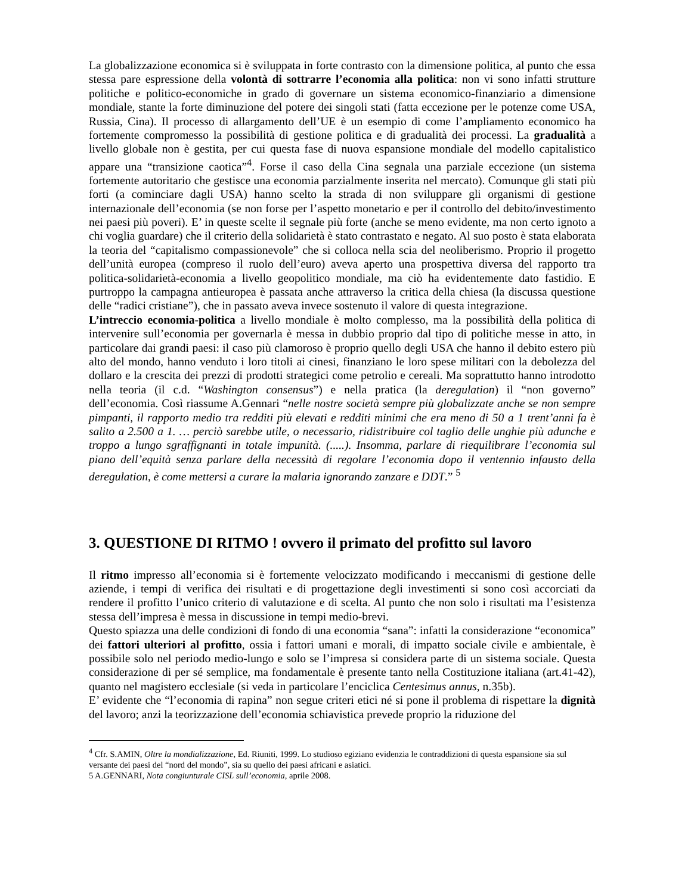La globalizzazione economica si è sviluppata in forte contrasto con la dimensione politica, al punto che essa stessa pare espressione della volontà di sottrarre l’economia alla politica: non vi sono infatti strutture politiche e politico-economiche in grado di governare un sistema economico-finanziario a dimensione mondiale, stante la forte diminuzione del potere dei singoli stati (fatta eccezione per le potenze come USA, Russia, Cina). Il processo di allargamento dell’UE è un esempio di come l’ampliamento economico ha fortemente compromesso la possibilità di gestione politica e di gradualità dei processi. La gradualità a livello globale non è gestita, per cui questa fase di nuova espansione mondiale del modello capitalistico appare una “transizione caotica”<sup>4</sup>. Forse il caso della Cina segnala una parziale eccezione (un sistema fortemente autoritario che gestisce una economia parzialmente inserita nel mercato). Comunque gli stati più forti (a cominciare dagli USA) hanno scelto la strada di non sviluppare gli organismi di gestione internazionale dell’economia (se non forse per l’aspetto monetario e per il controllo del debito/investimento nei paesi più poveri). E’ in queste scelte il segnale più forte (anche se meno evidente, ma non certo ignoto a chi voglia guardare) che il criterio della solidarietà è stato contrastato e negato. Al suo posto è stata elaborata la teoria del “capitalismo compassionevole” che si colloca nella scia del neoliberismo. Proprio il progetto dell’unità europea (compreso il ruolo dell’euro) aveva aperto una prospettiva diversa del rapporto tra politica-solidarietà-economia a livello geopolitico mondiale, ma ciò ha evidentemente dato fastidio. E purtroppo la campagna antieuropea è passata anche attraverso la critica della chiesa (la discussa questione delle “radici cristiane”), che in passato aveva invece sostenuto il valore di questa integrazione.
L’intreccio economia-politica a livello mondiale è molto complesso, ma la possibilità della politica di intervenire sull’economia per governarla è messa in dubbio proprio dal tipo di politiche messe in atto, in particolare dai grandi paesi: il caso più clamoroso è proprio quello degli USA che hanno il debito estero più alto del mondo, hanno venduto i loro titoli ai cinesi, finanziano le loro spese militari con la debolezza del dollaro e la crescita dei prezzi di prodotti strategici come petrolio e cereali. Ma soprattutto hanno introdotto nella teoria (il c.d. “Washington consensus”) e nella pratica (la deregulation) il “non governo” dell’economia. Così riassume A.Gennari “nelle nostre società sempre più globalizzate anche se non sempre pimpanti, il rapporto medio tra redditi più elevati e redditi minimi che era meno di 50 a 1 trent’anni fa è salito a 2.500 a 1. … perciò sarebbe utile, o necessario, ridistribuire col taglio delle unghie più adunche e troppo a lungo sgraffignanti in totale impunità. (.....). Insomma, parlare di riequilibrare l’economia sul piano dell’equità senza parlare della necessità di regolare l’economia dopo il ventennio infausto della deregulation, è come mettersi a curare la malaria ignorando zanzare e DDT.” <sup>5</sup>
3. QUESTIONE DI RITMO ! ovvero il primato del profitto sul lavoro
Il ritmo impresso all’economia si è fortemente velocizzato modificando i meccanismi di gestione delle aziende, i tempi di verifica dei risultati e di progettazione degli investimenti si sono così accorciati da rendere il profitto l’unico criterio di valutazione e di scelta. Al punto che non solo i risultati ma l’esistenza stessa dell’impresa è messa in discussione in tempi medio-brevi.
Questo spiazza una delle condizioni di fondo di una economia “sana”: infatti la considerazione “economica” dei fattori ulteriori al profitto, ossia i fattori umani e morali, di impatto sociale civile e ambientale, è possibile solo nel periodo medio-lungo e solo se l’impresa si considera parte di un sistema sociale. Questa considerazione di per sé semplice, ma fondamentale è presente tanto nella Costituzione italiana (art.41-42), quanto nel magistero ecclesiale (si veda in particolare l’enciclica Centesimus annus, n.35b).
E’ evidente che “l’economia di rapina” non segue criteri etici né si pone il problema di rispettare la dignità del lavoro; anzi la teorizzazione dell’economia schiavistica prevede proprio la riduzione del
<sup>4</sup> Cfr. S.AMIN, Oltre la mondializzazione, Ed. Riuniti, 1999. Lo studioso egiziano evidenzia le contraddizioni di questa espansione sia sul versante dei paesi del “nord del mondo”, sia su quello dei paesi africani e asiatici.
5 A.GENNARI, Nota congiunturale CISL sull’economia, aprile 2008.